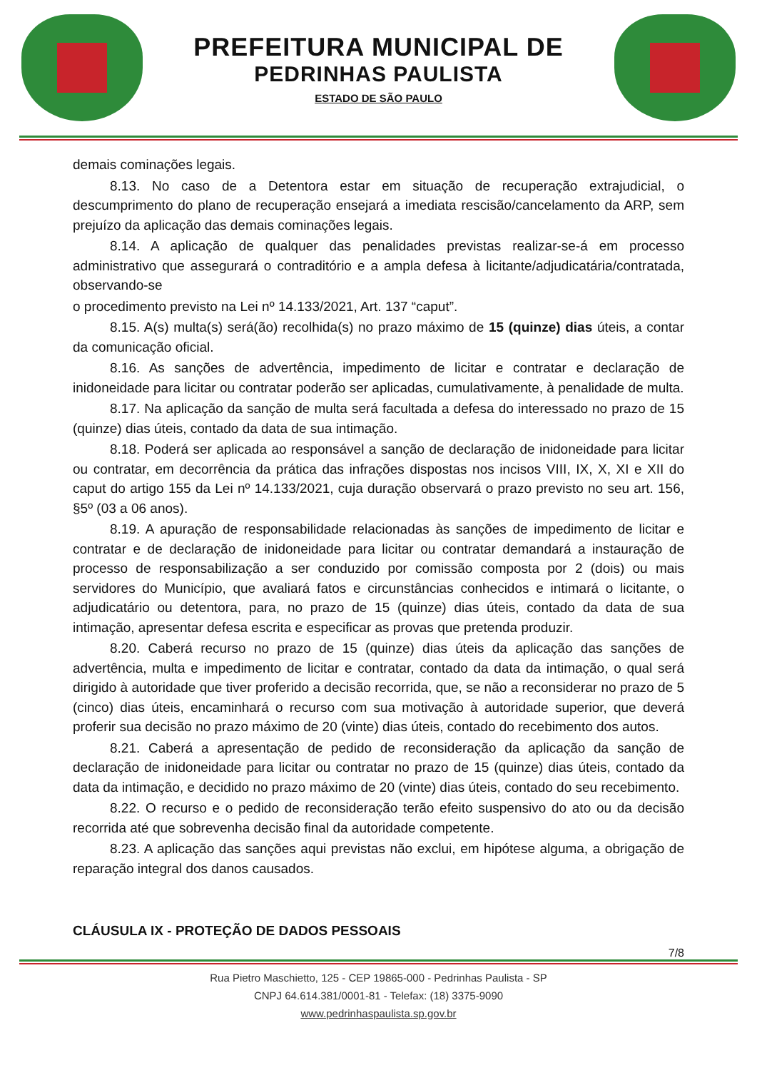PREFEITURA MUNICIPAL DE
PEDRINHAS PAULISTA
ESTADO DE SÃO PAULO
demais cominações legais.
8.13. No caso de a Detentora estar em situação de recuperação extrajudicial, o descumprimento do plano de recuperação ensejará a imediata rescisão/cancelamento da ARP, sem prejuízo da aplicação das demais cominações legais.
8.14. A aplicação de qualquer das penalidades previstas realizar-se-á em processo administrativo que assegurará o contraditório e a ampla defesa à licitante/adjudicatária/contratada, observando-se
o procedimento previsto na Lei nº 14.133/2021, Art. 137 “caput”.
8.15. A(s) multa(s) será(ão) recolhida(s) no prazo máximo de 15 (quinze) dias úteis, a contar da comunicação oficial.
8.16. As sanções de advertência, impedimento de licitar e contratar e declaração de inidoneidade para licitar ou contratar poderão ser aplicadas, cumulativamente, à penalidade de multa.
8.17. Na aplicação da sanção de multa será facultada a defesa do interessado no prazo de 15 (quinze) dias úteis, contado da data de sua intimação.
8.18. Poderá ser aplicada ao responsável a sanção de declaração de inidoneidade para licitar ou contratar, em decorrência da prática das infrações dispostas nos incisos VIII, IX, X, XI e XII do caput do artigo 155 da Lei nº 14.133/2021, cuja duração observará o prazo previsto no seu art. 156, §5º (03 a 06 anos).
8.19. A apuração de responsabilidade relacionadas às sanções de impedimento de licitar e contratar e de declaração de inidoneidade para licitar ou contratar demandará a instauração de processo de responsabilização a ser conduzido por comissão composta por 2 (dois) ou mais servidores do Município, que avaliará fatos e circunstâncias conhecidos e intimará o licitante, o adjudicatário ou detentora, para, no prazo de 15 (quinze) dias úteis, contado da data de sua intimação, apresentar defesa escrita e especificar as provas que pretenda produzir.
8.20. Caberá recurso no prazo de 15 (quinze) dias úteis da aplicação das sanções de advertência, multa e impedimento de licitar e contratar, contado da data da intimação, o qual será dirigido à autoridade que tiver proferido a decisão recorrida, que, se não a reconsiderar no prazo de 5 (cinco) dias úteis, encaminhará o recurso com sua motivação à autoridade superior, que deverá proferir sua decisão no prazo máximo de 20 (vinte) dias úteis, contado do recebimento dos autos.
8.21. Caberá a apresentação de pedido de reconsideração da aplicação da sanção de declaração de inidoneidade para licitar ou contratar no prazo de 15 (quinze) dias úteis, contado da data da intimação, e decidido no prazo máximo de 20 (vinte) dias úteis, contado do seu recebimento.
8.22. O recurso e o pedido de reconsideração terão efeito suspensivo do ato ou da decisão recorrida até que sobrevenha decisão final da autoridade competente.
8.23. A aplicação das sanções aqui previstas não exclui, em hipótese alguma, a obrigação de reparação integral dos danos causados.
CLÁUSULA IX - PROTEÇÃO DE DADOS PESSOAIS
7/8
Rua Pietro Maschietto, 125 - CEP 19865-000 - Pedrinhas Paulista - SP
CNPJ 64.614.381/0001-81 - Telefax: (18) 3375-9090
www.pedrinhaspaulista.sp.gov.br